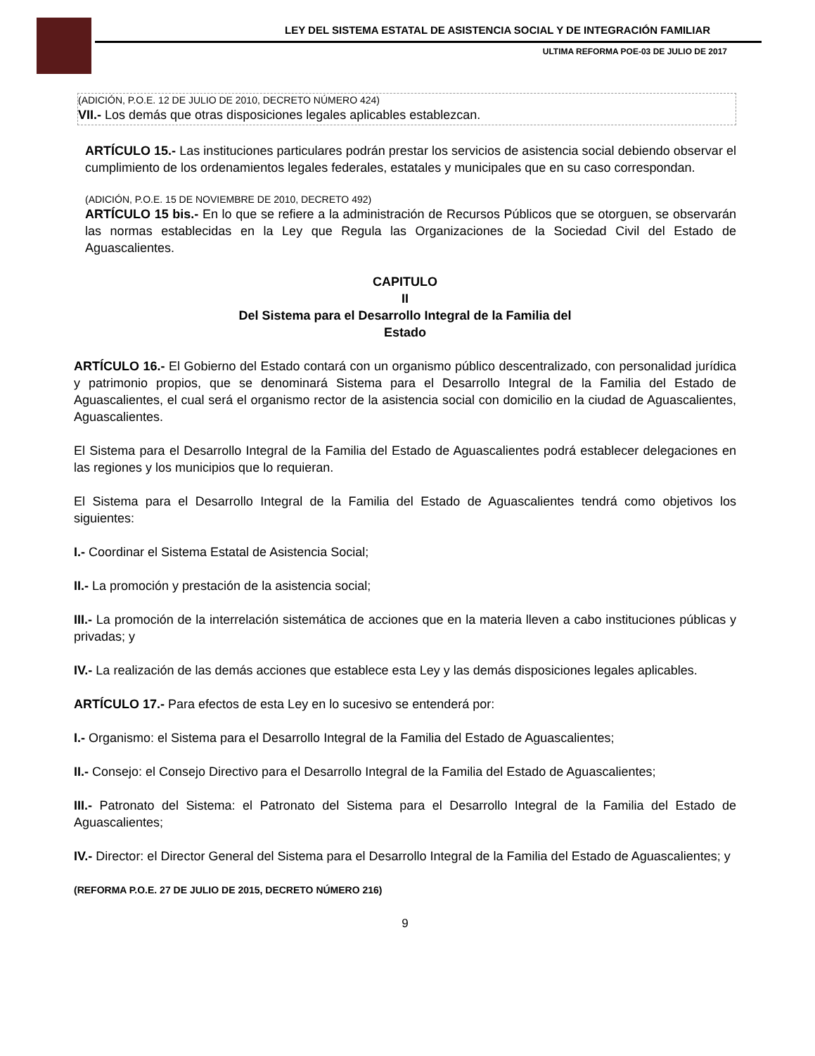LEY DEL SISTEMA ESTATAL DE ASISTENCIA SOCIAL Y DE INTEGRACIÓN FAMILIAR
ULTIMA REFORMA POE-03 DE JULIO DE 2017
(ADICIÓN, P.O.E. 12 DE JULIO DE 2010, DECRETO NÚMERO 424)
VII.- Los demás que otras disposiciones legales aplicables establezcan.
ARTÍCULO 15.- Las instituciones particulares podrán prestar los servicios de asistencia social debiendo observar el cumplimiento de los ordenamientos legales federales, estatales y municipales que en su caso correspondan.
(ADICIÓN, P.O.E. 15 DE NOVIEMBRE DE 2010, DECRETO 492)
ARTÍCULO 15 bis.- En lo que se refiere a la administración de Recursos Públicos que se otorguen, se observarán las normas establecidas en la Ley que Regula las Organizaciones de la Sociedad Civil del Estado de Aguascalientes.
CAPITULO
II
Del Sistema para el Desarrollo Integral de la Familia del
Estado
ARTÍCULO 16.- El Gobierno del Estado contará con un organismo público descentralizado, con personalidad jurídica y patrimonio propios, que se denominará Sistema para el Desarrollo Integral de la Familia del Estado de Aguascalientes, el cual será el organismo rector de la asistencia social con domicilio en la ciudad de Aguascalientes, Aguascalientes.
El Sistema para el Desarrollo Integral de la Familia del Estado de Aguascalientes podrá establecer delegaciones en las regiones y los municipios que lo requieran.
El Sistema para el Desarrollo Integral de la Familia del Estado de Aguascalientes tendrá como objetivos los siguientes:
I.- Coordinar el Sistema Estatal de Asistencia Social;
II.- La promoción y prestación de la asistencia social;
III.- La promoción de la interrelación sistemática de acciones que en la materia lleven a cabo instituciones públicas y privadas; y
IV.- La realización de las demás acciones que establece esta Ley y las demás disposiciones legales aplicables.
ARTÍCULO 17.- Para efectos de esta Ley en lo sucesivo se entenderá por:
I.- Organismo: el Sistema para el Desarrollo Integral de la Familia del Estado de Aguascalientes;
II.- Consejo: el Consejo Directivo para el Desarrollo Integral de la Familia del Estado de Aguascalientes;
III.- Patronato del Sistema: el Patronato del Sistema para el Desarrollo Integral de la Familia del Estado de Aguascalientes;
IV.- Director: el Director General del Sistema para el Desarrollo Integral de la Familia del Estado de Aguascalientes; y
(REFORMA P.O.E. 27 DE JULIO DE 2015, DECRETO NÚMERO 216)
9